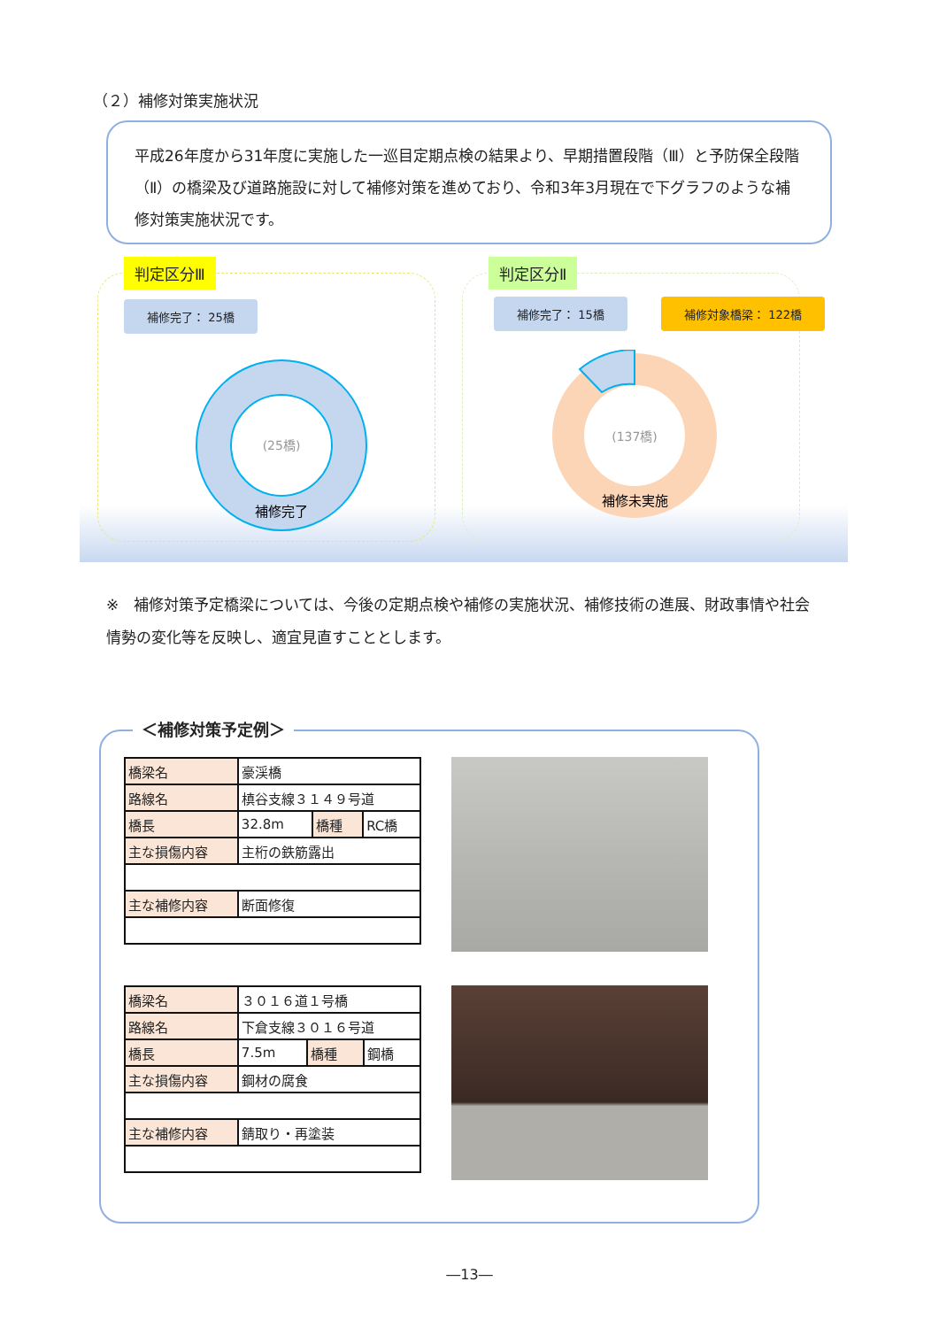（２）補修対策実施状況
平成26年度から31年度に実施した一巡目定期点検の結果より、早期措置段階（Ⅲ）と予防保全段階（Ⅱ）の橋梁及び道路施設に対して補修対策を進めており、令和3年3月現在で下グラフのような補修対策実施状況です。
判定区分Ⅲ 判定区分Ⅱ
補修完了： 25橋 補修完了： 15橋 補修対象橋梁： 122橋
(25橋)
補修完了
(137橋)
補修未実施
※　補修対策予定橋梁については、今後の定期点検や補修の実施状況、補修技術の進展、財政事情や社会情勢の変化等を反映し、適宜見直すこととします。
＜補修対策予定例＞
| 橋梁名 | 豪渓橋 | | |
| 路線名 | 槙谷支線３１４９号道 | | |
| 橋長 | 32.8m | 橋種 | RC橋 |
| 主な損傷内容 | 主桁の鉄筋露出 | | |
| 主な補修内容 | 断面修復 | | |
| 橋梁名 | ３０１６道１号橋 | | |
| 路線名 | 下倉支線３０１６号道 | | |
| 橋長 | 7.5m | 橋種 | 鋼橋 |
| 主な損傷内容 | 鋼材の腐食 | | |
| 主な補修内容 | 錆取り・再塗装 | | |
―13―